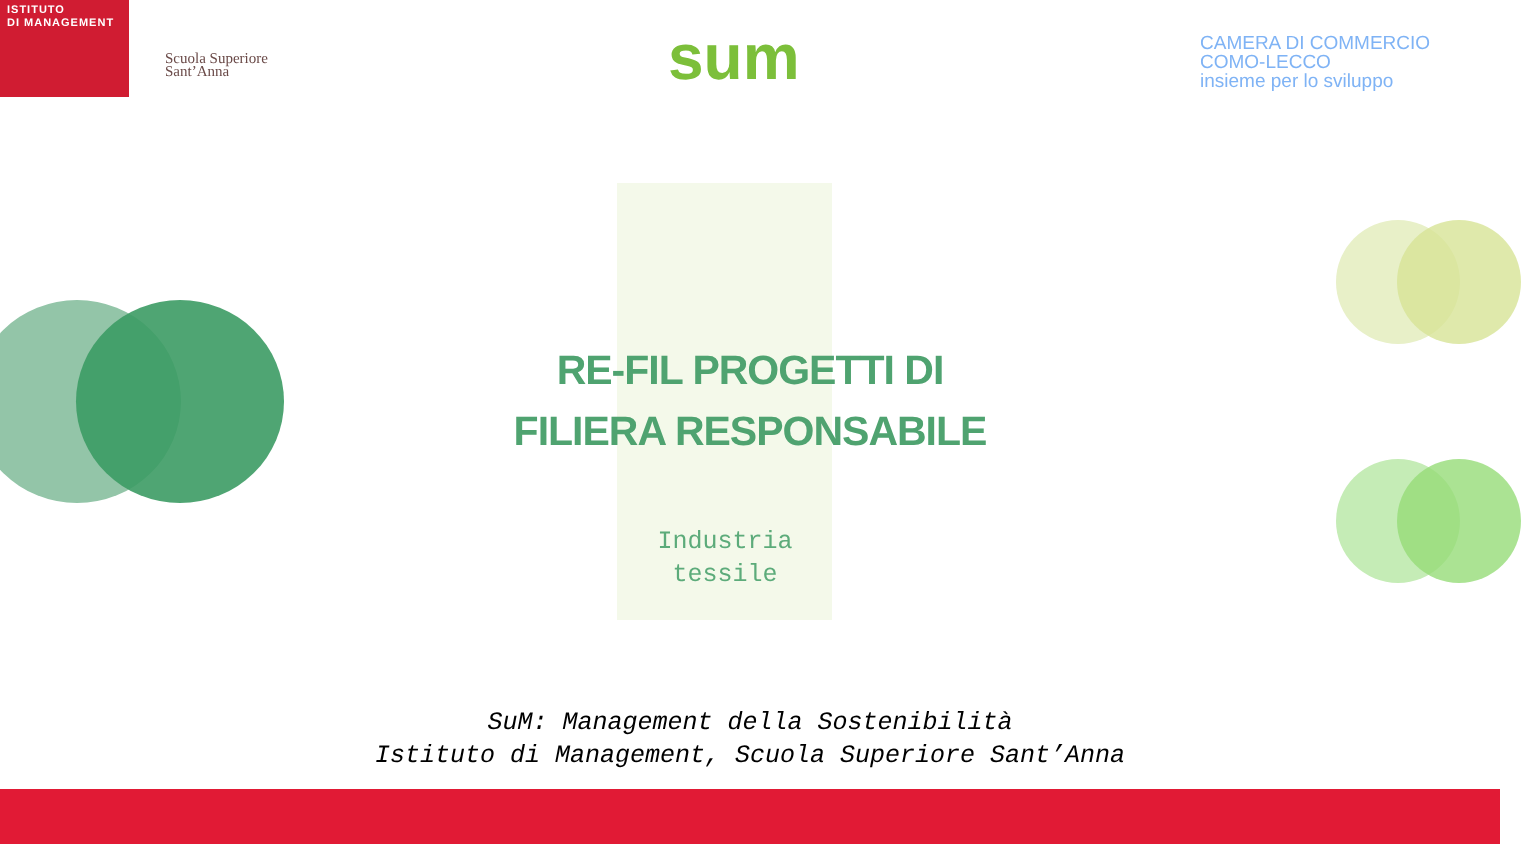ISTITUTO
DI MANAGEMENT
Scuola Superiore
Sant’Anna
sum
CAMERA DI COMMERCIO
COMO-LECCO
insieme per lo sviluppo
RE-FIL PROGETTI DI
FILIERA RESPONSABILE
Industria
tessile
SuM: Management della Sostenibilità
Istituto di Management, Scuola Superiore Sant’Anna